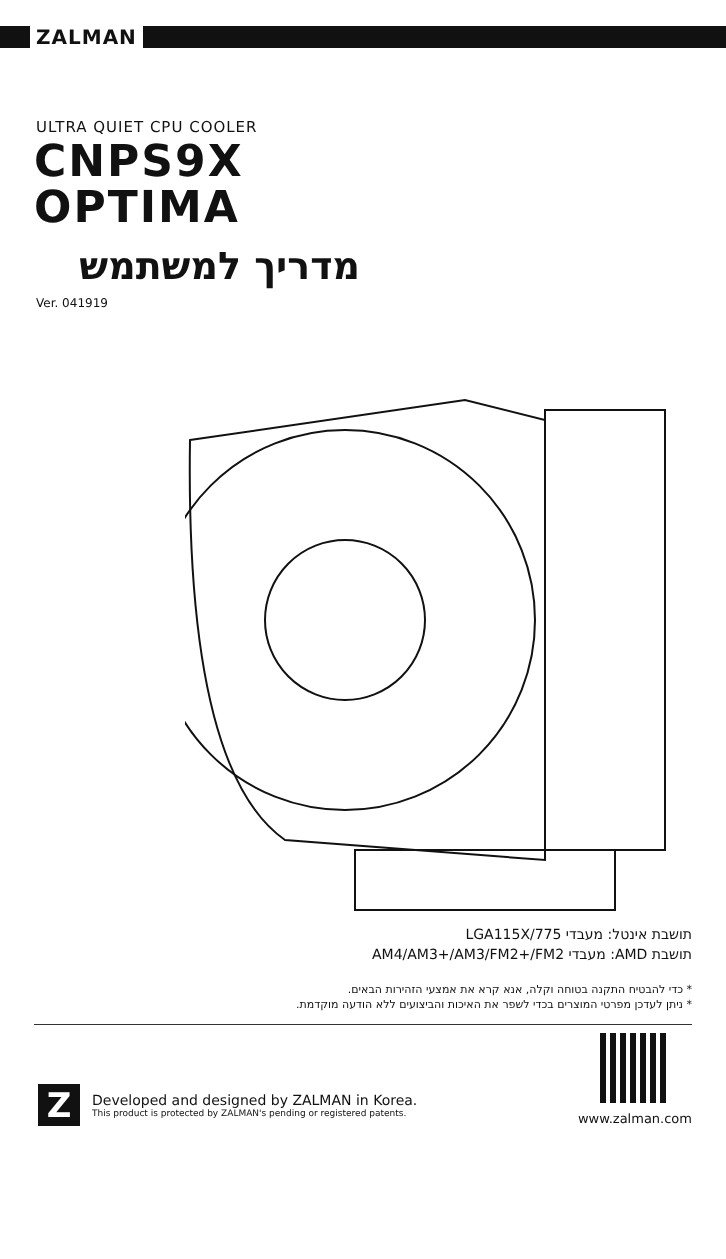ZALMAN
ULTRA QUIET CPU COOLER
CNPS9X
OPTIMA
מדריך למשתמש
Ver. 041919
תושבת אינטל: מעבדי LGA115X/775
תושבת AMD: מעבדי AM4/AM3+/AM3/FM2+/FM2
* כדי להבטיח התקנה בטוחה וקלה, אנא קרא את אמצעי הזהירות הבאים.
* ניתן לעדכן מפרטי המוצרים בכדי לשפר את האיכות והביצועים ללא הודעה מוקדמת.
Z
Developed and designed by ZALMAN in Korea.
This product is protected by ZALMAN's pending or registered patents.
www.zalman.com